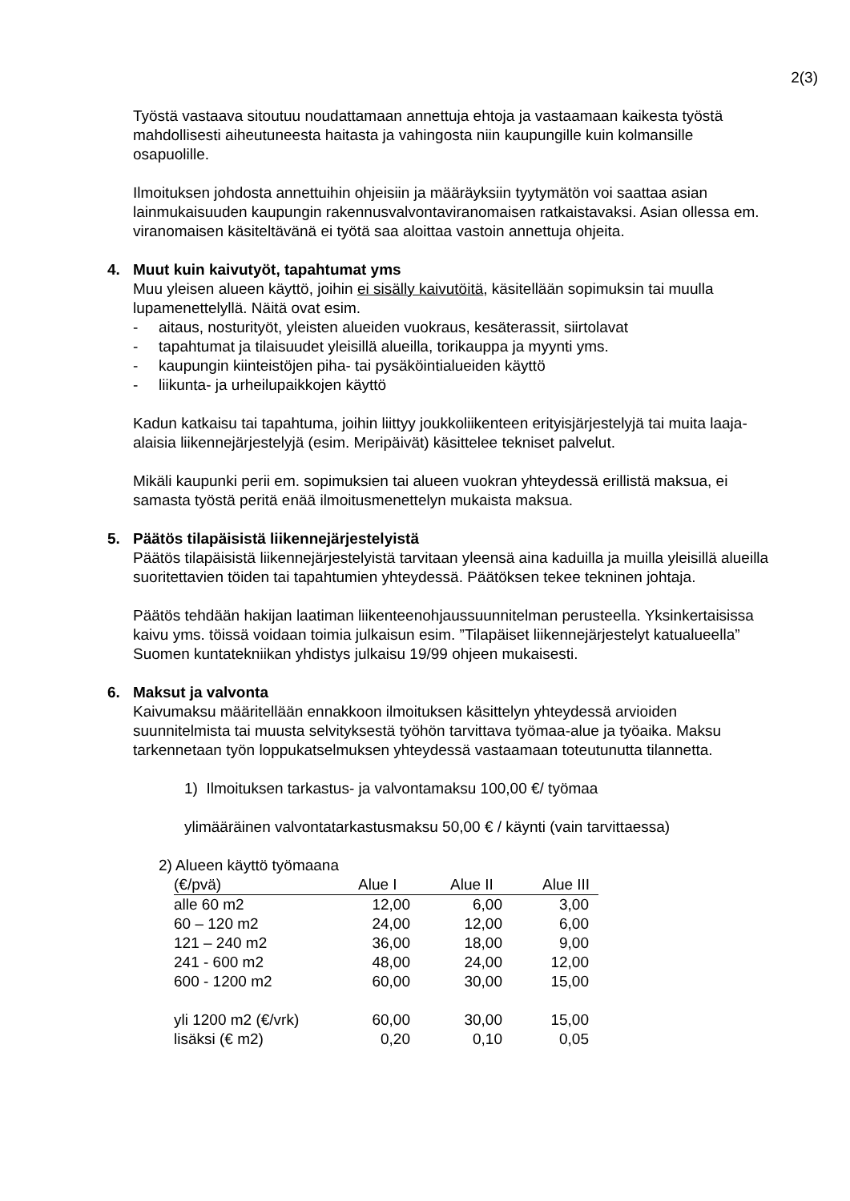2(3)
Työstä vastaava sitoutuu noudattamaan annettuja ehtoja ja vastaamaan kaikesta työstä mahdollisesti aiheutuneesta haitasta ja vahingosta niin kaupungille kuin kolmansille osapuolille.
Ilmoituksen johdosta annettuihin ohjeisiin ja määräyksiin tyytymätön voi saattaa asian lainmukaisuuden kaupungin rakennusvalvontaviranomaisen ratkaistavaksi. Asian ollessa em. viranomaisen käsiteltävänä ei työtä saa aloittaa vastoin annettuja ohjeita.
4. Muut kuin kaivutyöt, tapahtumat yms
Muu yleisen alueen käyttö, joihin ei sisälly kaivutöitä, käsitellään sopimuksin tai muulla lupamenettelyllä. Näitä ovat esim.
- aitaus, nosturityöt, yleisten alueiden vuokraus, kesäterassit, siirtolavat
- tapahtumat ja tilaisuudet yleisillä alueilla, torikauppa ja myynti yms.
- kaupungin kiinteistöjen piha- tai pysäköintialueiden käyttö
- liikunta- ja urheilupaikkojen käyttö
Kadun katkaisu tai tapahtuma, joihin liittyy joukkoliikenteen erityisjärjestelyjä tai muita laaja-alaisia liikennejärjestelyjä (esim. Meripäivät) käsittelee tekniset palvelut.
Mikäli kaupunki perii em. sopimuksien tai alueen vuokran yhteydessä erillistä maksua, ei samasta työstä peritä enää ilmoitusmenettelyn mukaista maksua.
5. Päätös tilapäisistä liikennejärjestelyistä
Päätös tilapäisistä liikennejärjestelyistä tarvitaan yleensä aina kaduilla ja muilla yleisillä alueilla suoritettavien töiden tai tapahtumien yhteydessä. Päätöksen tekee tekninen johtaja.
Päätös tehdään hakijan laatiman liikenteenohjaussuunnitelman perusteella. Yksinkertaisissa kaivu yms. töissä voidaan toimia julkaisun esim. ”Tilapäiset liikennejärjestelyt katualueella” Suomen kuntatekniikan yhdistys julkaisu 19/99 ohjeen mukaisesti.
6. Maksut ja valvonta
Kaivumaksu määritellään ennakkoon ilmoituksen käsittelyn yhteydessä arvioiden suunnitelmista tai muusta selvityksestä työhön tarvittava työmaa-alue ja työaika. Maksu tarkennetaan työn loppukatselmuksen yhteydessä vastaamaan toteutunutta tilannetta.
1) Ilmoituksen tarkastus- ja valvontamaksu 100,00 €/ työmaa
ylimääräinen valvontatarkastusmaksu 50,00 € / käynti (vain tarvittaessa)
2) Alueen käyttö työmaana
| (€/pvä) | Alue I | Alue II | Alue III |
| --- | --- | --- | --- |
| alle 60 m2 | 12,00 | 6,00 | 3,00 |
| 60 – 120 m2 | 24,00 | 12,00 | 6,00 |
| 121 – 240 m2 | 36,00 | 18,00 | 9,00 |
| 241 - 600 m2 | 48,00 | 24,00 | 12,00 |
| 600 - 1200 m2 | 60,00 | 30,00 | 15,00 |
| yli 1200 m2 (€/vrk) | 60,00 | 30,00 | 15,00 |
| lisäksi (€ m2) | 0,20 | 0,10 | 0,05 |